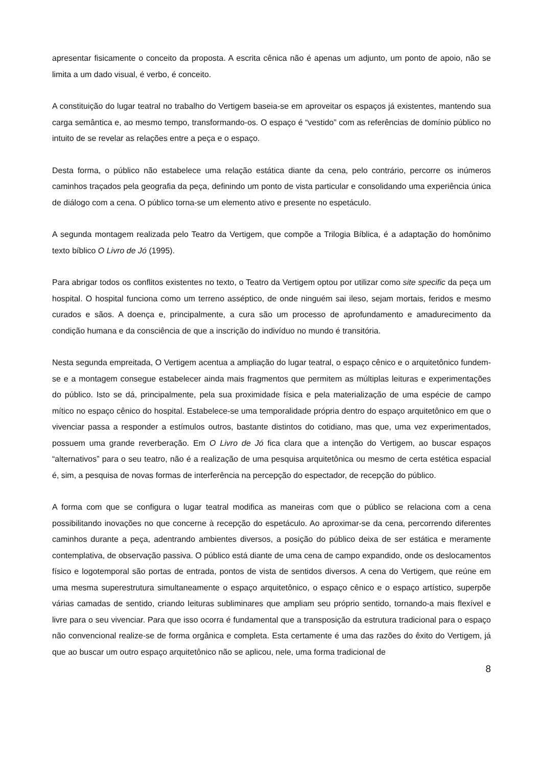apresentar fisicamente o conceito da proposta. A escrita cênica não é apenas um adjunto, um ponto de apoio, não se limita a um dado visual, é verbo, é conceito.
A constituição do lugar teatral no trabalho do Vertigem baseia-se em aproveitar os espaços já existentes, mantendo sua carga semântica e, ao mesmo tempo, transformando-os. O espaço é “vestido” com as referências de domínio público no intuito de se revelar as relações entre a peça e o espaço.
Desta forma, o público não estabelece uma relação estática diante da cena, pelo contrário, percorre os inúmeros caminhos traçados pela geografia da peça, definindo um ponto de vista particular e consolidando uma experiência única de diálogo com a cena. O público torna-se um elemento ativo e presente no espetáculo.
A segunda montagem realizada pelo Teatro da Vertigem, que compõe a Trilogia Bíblica, é a adaptação do homônimo texto bíblico O Livro de Jó (1995).
Para abrigar todos os conflitos existentes no texto, o Teatro da Vertigem optou por utilizar como site specific da peça um hospital. O hospital funciona como um terreno asséptico, de onde ninguém sai ileso, sejam mortais, feridos e mesmo curados e sãos. A doença e, principalmente, a cura são um processo de aprofundamento e amadurecimento da condição humana e da consciência de que a inscrição do indivíduo no mundo é transitória.
Nesta segunda empreitada, O Vertigem acentua a ampliação do lugar teatral, o espaço cênico e o arquitetônico fundem-se e a montagem consegue estabelecer ainda mais fragmentos que permitem as múltiplas leituras e experimentações do público. Isto se dá, principalmente, pela sua proximidade física e pela materialização de uma espécie de campo mítico no espaço cênico do hospital. Estabelece-se uma temporalidade própria dentro do espaço arquitetônico em que o vivenciar passa a responder a estímulos outros, bastante distintos do cotidiano, mas que, uma vez experimentados, possuem uma grande reverberação. Em O Livro de Jó fica clara que a intenção do Vertigem, ao buscar espaços “alternativos” para o seu teatro, não é a realização de uma pesquisa arquitetônica ou mesmo de certa estética espacial é, sim, a pesquisa de novas formas de interferência na percepção do espectador, de recepção do público.
A forma com que se configura o lugar teatral modifica as maneiras com que o público se relaciona com a cena possibilitando inovações no que concerne à recepção do espetáculo. Ao aproximar-se da cena, percorrendo diferentes caminhos durante a peça, adentrando ambientes diversos, a posição do público deixa de ser estática e meramente contemplativa, de observação passiva. O público está diante de uma cena de campo expandido, onde os deslocamentos físico e logotemporal são portas de entrada, pontos de vista de sentidos diversos. A cena do Vertigem, que reúne em uma mesma superestrutura simultaneamente o espaço arquitetônico, o espaço cênico e o espaço artístico, superpõe várias camadas de sentido, criando leituras subliminares que ampliam seu próprio sentido, tornando-a mais flexível e livre para o seu vivenciar. Para que isso ocorra é fundamental que a transposição da estrutura tradicional para o espaço não convencional realize-se de forma orgânica e completa. Esta certamente é uma das razões do êxito do Vertigem, já que ao buscar um outro espaço arquitetônico não se aplicou, nele, uma forma tradicional de
8